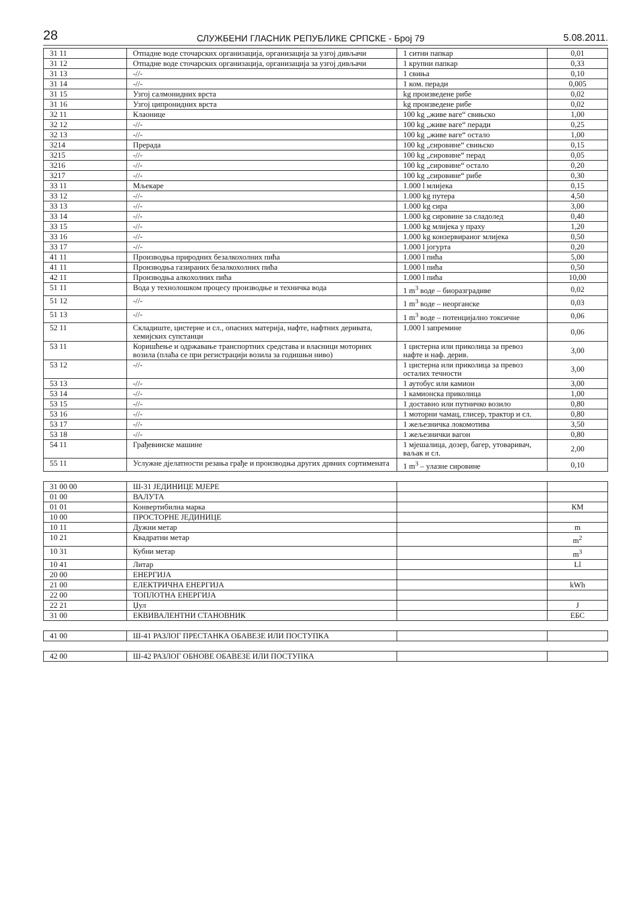28 СЛУЖБЕНИ ГЛАСНИК РЕПУБЛИКЕ СРПСКЕ - Број 79 5.08.2011.
| 31 11 | Отпадне воде сточарских организација, организација за узгој дивљачи | 1 ситни папкар | 0,01 |
| 31 12 | Отпадне воде сточарских организација, организација за узгој дивљачи | 1 крупни папкар | 0,33 |
| 31 13 | -//- | 1 свиња | 0,10 |
| 31 14 | -//- | 1 ком. перади | 0,005 |
| 31 15 | Узгој салмонидних врста | kg произведене рибе | 0,02 |
| 31 16 | Узгој ципронидних врста | kg произведене рибе | 0,02 |
| 32 11 | Клаонице | 100 kg „живе ваге“ свињско | 1,00 |
| 32 12 | -//- | 100 kg „живе ваге“ перади | 0,25 |
| 32 13 | -//- | 100 kg „живе ваге“ остало | 1,00 |
| 3214 | Прерада | 100 kg „сировине“ свињско | 0,15 |
| 3215 | -//- | 100 kg „сировине“ перад | 0,05 |
| 3216 | -//- | 100 kg „сировине“ остало | 0,20 |
| 3217 | -//- | 100 kg „сировине“ рибе | 0,30 |
| 33 11 | Мљекаре | 1.000 l млијека | 0,15 |
| 33 12 | -//- | 1.000 kg путера | 4,50 |
| 33 13 | -//- | 1.000 kg сира | 3,00 |
| 33 14 | -//- | 1.000 kg сировине за сладолед | 0,40 |
| 33 15 | -//- | 1.000 kg млијека у праху | 1,20 |
| 33 16 | -//- | 1.000 kg конзервираног млијека | 0,50 |
| 33 17 | -//- | 1.000 l јогурта | 0,20 |
| 41 11 | Производња природних безалкохолних пића | 1.000 l пића | 5,00 |
| 41 11 | Производња газираних безалкохолних пића | 1.000 l пића | 0,50 |
| 42 11 | Производња алкохолних пића | 1.000 l пића | 10,00 |
| 51 11 | Вода у технолошком процесу производње и техничка вода | 1 m<sup>3</sup> воде – биоразградиве | 0,02 |
| 51 12 | -//- | 1 m<sup>3</sup> воде – неорганске | 0,03 |
| 51 13 | -//- | 1 m<sup>3</sup> воде – потенцијално токсичне | 0,06 |
| 52 11 | Складиште, цистерне и сл., опасних материја, нафте, нафтних деривата, хемијских супстанци | 1.000 l запремине | 0,06 |
| 53 11 | Коришћење и одржавање транспортних средстава и власници моторних возила (плаћа се при регистрацији возила за годишњи ниво) | 1 цистерна или приколица за превоз нафте и наф. дерив. | 3,00 |
| 53 12 | -//- | 1 цистерна или приколица за превоз осталих течности | 3,00 |
| 53 13 | -//- | 1 аутобус или камион | 3,00 |
| 53 14 | -//- | 1 камионска приколица | 1,00 |
| 53 15 | -//- | 1 доставно или путничко возило | 0,80 |
| 53 16 | -//- | 1 моторни чамац, глисер, трактор и сл. | 0,80 |
| 53 17 | -//- | 1 жељезничка локомотива | 3,50 |
| 53 18 | -//- | 1 жељезнички вагон | 0,80 |
| 54 11 | Грађевинске машине | 1 мјешалица, дозер, багер, утоваривач, ваљак и сл. | 2,00 |
| 55 11 | Услужне дјелатности резања грађе и производња других дрвних сортимената | 1 m<sup>3</sup> – улазне сировине | 0,10 |
| 31 00 00 | Ш-31 ЈЕДИНИЦЕ МЈЕРЕ | | |
| 01 00 | ВАЛУТА | | |
| 01 01 | Конвертибилна марка | | КМ |
| 10 00 | ПРОСТОРНЕ ЈЕДИНИЦЕ | | |
| 10 11 | Дужни метар | | m |
| 10 21 | Квадратни метар | | m<sup>2</sup> |
| 10 31 | Кубни метар | | m<sup>3</sup> |
| 10 41 | Литар | | Ll |
| 20 00 | ЕНЕРГИЈА | | |
| 21 00 | ЕЛЕКТРИЧНА ЕНЕРГИЈА | | kWh |
| 22 00 | ТОПЛОТНА ЕНЕРГИЈА | | |
| 22 21 | Џул | | J |
| 31 00 | ЕКВИВАЛЕНТНИ СТАНОВНИК | | ЕБС |
| 41 00 | Ш-41 РАЗЛОГ ПРЕСТАНКА ОБАВЕЗЕ ИЛИ ПОСТУПКА | | |
| 42 00 | Ш-42 РАЗЛОГ ОБНОВЕ ОБАВЕЗЕ ИЛИ ПОСТУПКА | | |